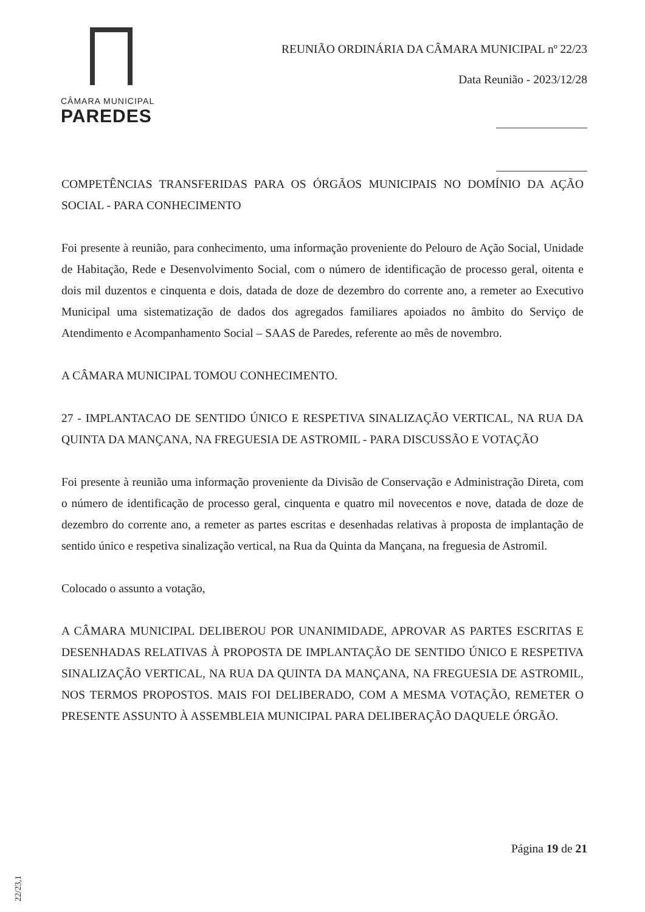CÂMARA MUNICIPAL
PAREDES
REUNIÃO ORDINÁRIA DA CÂMARA MUNICIPAL nº 22/23
Data Reunião - 2023/12/28
COMPETÊNCIAS TRANSFERIDAS PARA OS ÓRGÃOS MUNICIPAIS NO DOMÍNIO DA AÇÃO SOCIAL - PARA CONHECIMENTO
Foi presente à reunião, para conhecimento, uma informação proveniente do Pelouro de Ação Social, Unidade de Habitação, Rede e Desenvolvimento Social, com o número de identificação de processo geral, oitenta e dois mil duzentos e cinquenta e dois, datada de doze de dezembro do corrente ano, a remeter ao Executivo Municipal uma sistematização de dados dos agregados familiares apoiados no âmbito do Serviço de Atendimento e Acompanhamento Social – SAAS de Paredes, referente ao mês de novembro.
A CÂMARA MUNICIPAL TOMOU CONHECIMENTO.
27 - IMPLANTACAO DE SENTIDO ÚNICO E RESPETIVA SINALIZAÇÃO VERTICAL, NA RUA DA QUINTA DA MANÇANA, NA FREGUESIA DE ASTROMIL - PARA DISCUSSÃO E VOTAÇÃO
Foi presente à reunião uma informação proveniente da Divisão de Conservação e Administração Direta, com o número de identificação de processo geral, cinquenta e quatro mil novecentos e nove, datada de doze de dezembro do corrente ano, a remeter as partes escritas e desenhadas relativas à proposta de implantação de sentido único e respetiva sinalização vertical, na Rua da Quinta da Mançana, na freguesia de Astromil.
Colocado o assunto a votação,
A CÂMARA MUNICIPAL DELIBEROU POR UNANIMIDADE, APROVAR AS PARTES ESCRITAS E DESENHADAS RELATIVAS À PROPOSTA DE IMPLANTAÇÃO DE SENTIDO ÚNICO E RESPETIVA SINALIZAÇÃO VERTICAL, NA RUA DA QUINTA DA MANÇANA, NA FREGUESIA DE ASTROMIL, NOS TERMOS PROPOSTOS. MAIS FOI DELIBERADO, COM A MESMA VOTAÇÃO, REMETER O PRESENTE ASSUNTO À ASSEMBLEIA MUNICIPAL PARA DELIBERAÇÃO DAQUELE ÓRGÃO.
Página 19 de 21
22/23,1